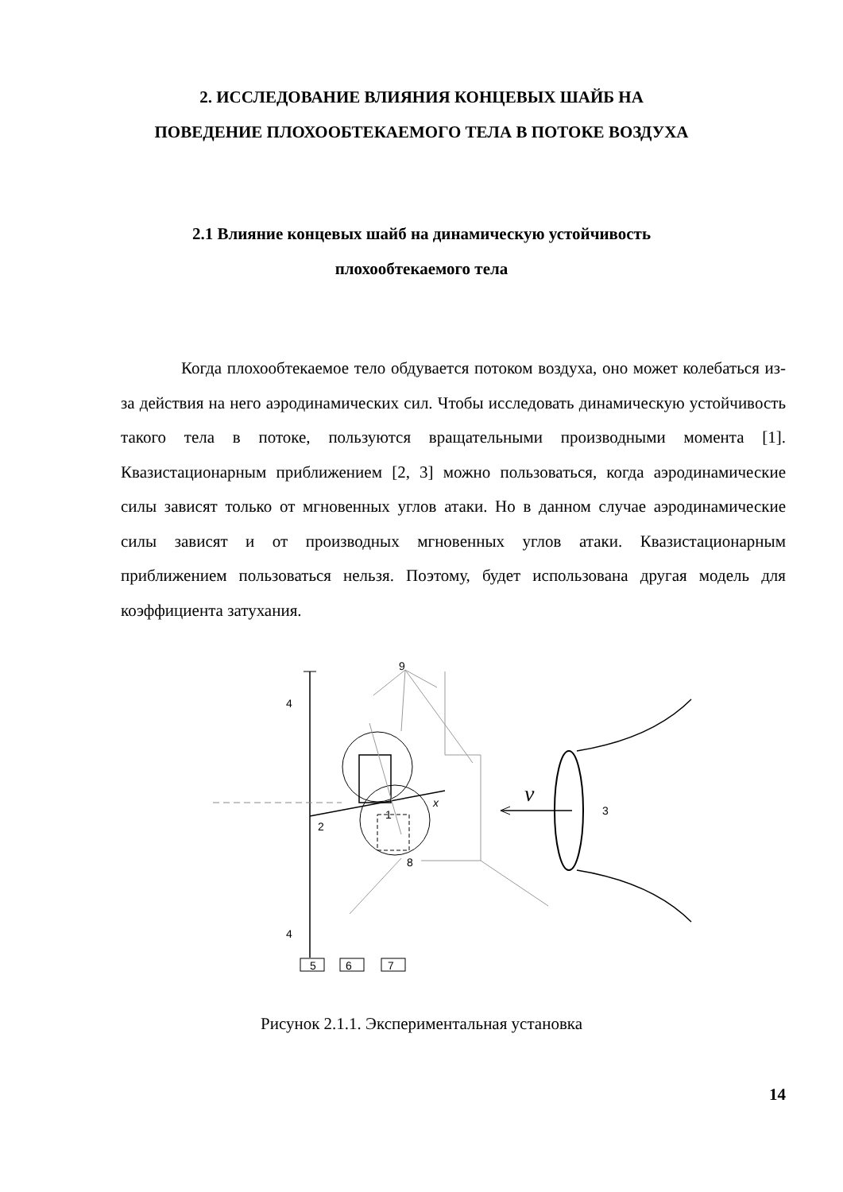2. ИССЛЕДОВАНИЕ ВЛИЯНИЯ КОНЦЕВЫХ ШАЙБ НА
ПОВЕДЕНИЕ ПЛОХООБТЕКАЕМОГО ТЕЛА В ПОТОКЕ ВОЗДУХА
2.1 Влияние концевых шайб на динамическую устойчивость
плохообтекаемого тела
Когда плохообтекаемое тело обдувается потоком воздуха, оно может колебаться из-за действия на него аэродинамических сил. Чтобы исследовать динамическую устойчивость такого тела в потоке, пользуются вращательными производными момента [1]. Квазистационарным приближением [2, 3] можно пользоваться, когда аэродинамические силы зависят только от мгновенных углов атаки. Но в данном случае аэродинамические силы зависят и от производных мгновенных углов атаки. Квазистационарным приближением пользоваться нельзя. Поэтому, будет использована другая модель для коэффициента затухания.
4
4
9
2
1
8
3
x
v
5
6
7
Рисунок 2.1.1. Экспериментальная установка
14